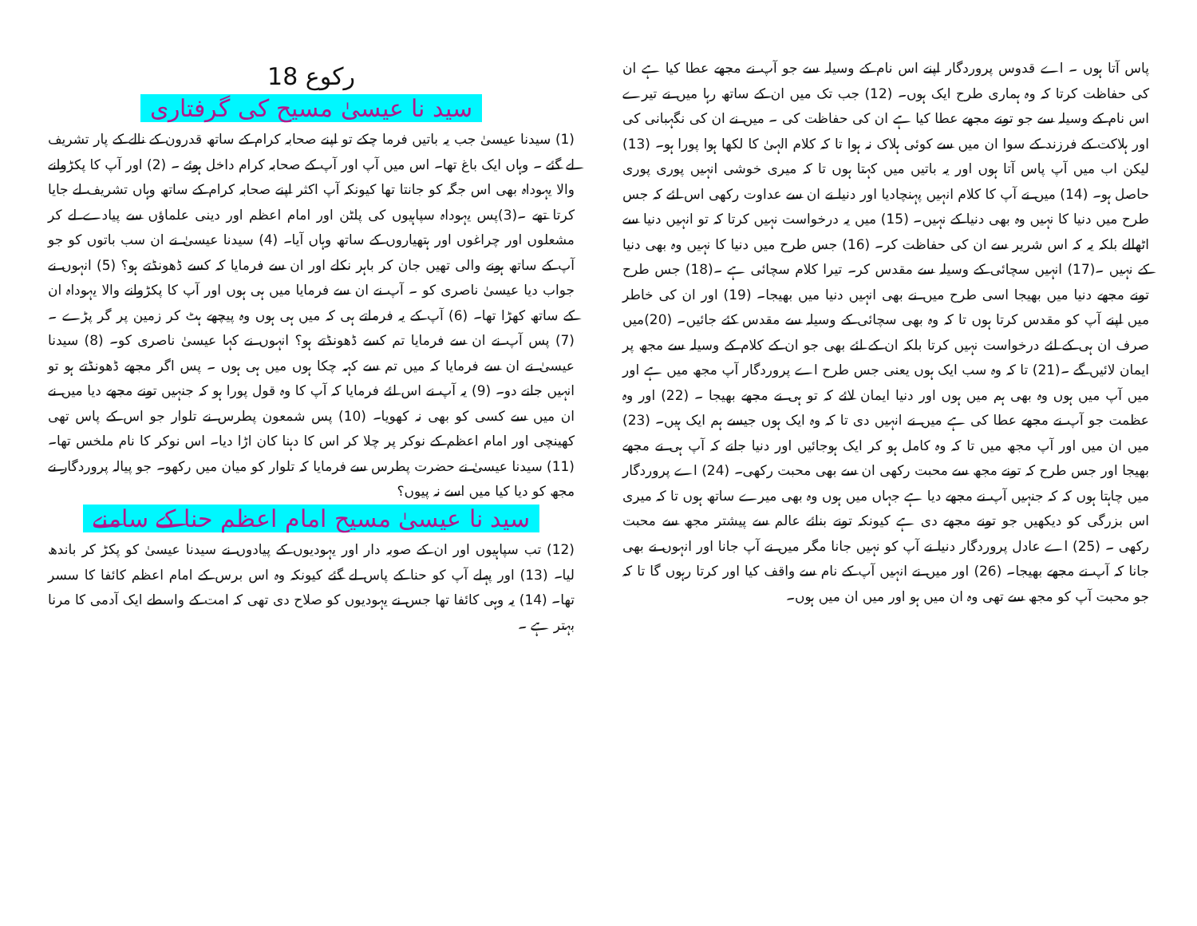پاس آتا ہوں ۔ اے قدوس پروردگار اپنے اس نام کے وسیلہ سے جو آپ نے مجھے عطا کیا ہے ان کی حفاظت کرتا کہ وہ ہماری طرح ایک ہوں۔ (12) جب تک میں ان کے ساتھ رہا میں نے تیرے اس نام کے وسیلہ سے جو تونے مجھے عطا کیا ہے ان کی حفاظت کی ۔ میں نے ان کی نگہبانی کی اور ہلاکت کے فرزند کے سوا ان میں سے کوئی ہلاک نہ ہوا تا کہ کلام الہیٰ کا لکھا ہوا پورا ہو۔ (13) لیکن اب میں آپ پاس آتا ہوں اور یہ باتیں میں کہتا ہوں تا کہ میری خوشی انہیں پوری پوری حاصل ہو۔ (14) میں نے آپ کا کلام انہیں پہنچادیا اور دنیا نے ان سے عداوت رکھی اس لئے کہ جس طرح میں دنیا کا نہیں وہ بھی دنیا کے نہیں۔ (15) میں یہ درخواست نہیں کرتا کہ تو انہیں دنیا سے اٹھالے بلکہ یہ کہ اس شریر سے ان کی حفاظت کر۔ (16) جس طرح میں دنیا کا نہیں وہ بھی دنیا کے نہیں ۔(17) انہیں سچائی کے وسیلہ سے مقدس کر۔ تیرا کلام سچائی ہے ۔(18) جس طرح تونے مجھے دنیا میں بھیجا اسی طرح میں نے بھی انہیں دنیا میں بھیجا۔ (19) اور ان کی خاطر میں اپنے آپ کو مقدس کرتا ہوں تا کہ وہ بھی سچائی کے وسیلہ سے مقدس کئے جائیں۔ (20)میں صرف ان ہی کے لئے درخواست نہیں کرتا بلکہ ان کے لئے بھی جو ان کے کلام کے وسیلہ سے مجھ پر ایمان لائیں گے ۔(21) تا کہ وہ سب ایک ہوں یعنی جس طرح اے پروردگار آپ مجھ میں ہے اور میں آپ میں ہوں وہ بھی ہم میں ہوں اور دنیا ایمان لائے کہ تو ہی نے مجھے بھیجا ۔ (22) اور وہ عظمت جو آپ نے مجھے عطا کی ہے میں نے انہیں دی تا کہ وہ ایک ہوں جیسے ہم ایک ہیں۔ (23) میں ان میں اور آپ مجھ میں تا کہ وہ کامل ہو کر ایک ہوجائیں اور دنیا جانے کہ آپ ہی نے مجھے بھیجا اور جس طرح کہ تونے مجھ سے محبت رکھی ان سے بھی محبت رکھی۔ (24) اے پروردگار میں چاہتا ہوں کہ کہ جنہیں آپ نے مجھے دیا ہے جہاں میں ہوں وہ بھی میرے ساتھ ہوں تا کہ میری اس بزرگی کو دیکھیں جو تونے مجھے دی ہے کیونکہ تونے بنائے عالم سے پیشتر مجھ سے محبت رکھی ۔ (25) اے عادل پروردگار دنیا نے آپ کو نہیں جانا مگر میں نے آپ جانا اور انہوں نے بھی جانا کہ آپ نے مجھے بھیجا۔ (26) اور میں نے انہیں آپ کے نام سے واقف کیا اور کرتا رہوں گا تا کہ جو محبت آپ کو مجھ سے تھی وہ ان میں ہو اور میں ان میں ہوں۔
رکوع 18
سید نا عیسیٰ مسیح کی گرفتاری
(1) سیدنا عیسیٰ جب یہ باتیں فرما چکے تو اپنے صحابہ کرام کے ساتھ قدرون کے نالے کے پار تشریف لے گئے ۔ وہاں ایک باغ تھا۔ اس میں آپ اور آپ کے صحابہ کرام داخل ہوئے ۔ (2) اور آپ کا پکڑوانے والا یہوداہ بھی اس جگہ کو جانتا تھا کیونکہ آپ اکثر اپنے صحابہ کرام کے ساتھ وہاں تشریف لے جایا کرتا تھے ۔(3)پس یہوداہ سپاہیوں کی پلٹن اور امام اعظم اور دینی علماؤں سے پیادے لے کر مشعلوں اور چراغوں اور ہتھیاروں کے ساتھ وہاں آیا۔ (4) سیدنا عیسیٰ نے ان سب باتوں کو جو آپ کے ساتھ ہونے والی تھیں جان کر باہر نکلے اور ان سے فرمایا کہ کسے ڈھونڈتے ہو؟ (5) انہوں نے جواب دیا عیسیٰ ناصری کو ۔ آپ نے ان سے فرمایا میں ہی ہوں اور آپ کا پکڑوانے والا یہوداہ ان کے ساتھ کھڑا تھا۔ (6) آپ کے یہ فرماتے ہی کہ میں ہی ہوں وہ پیچھے ہٹ کر زمین پر گر پڑے ۔ (7) پس آپ نے ان سے فرمایا تم کسے ڈھونڈتے ہو؟ انہوں نے کہا عیسیٰ ناصری کو۔ (8) سیدنا عیسیٰ نے ان سے فرمایا کہ میں تم سے کہہ چکا ہوں میں ہی ہوں ۔ پس اگر مجھے ڈھونڈتے ہو تو انہیں جانے دو۔ (9) یہ آپ نے اس لئے فرمایا کہ آپ کا وہ قول پورا ہو کہ جنہیں تونے مجھے دیا میں نے ان میں سے کسی کو بھی نہ کھویا۔ (10) پس شمعون پطرس نے تلوار جو اس کے پاس تھی کھینچی اور امام اعظم کے نوکر پر چلا کر اس کا دہنا کان اڑا دیا۔ اس نوکر کا نام ملخس تھا۔ (11) سیدنا عیسیٰ نے حضرت پطرس سے فرمایا کہ تلوار کو میان میں رکھو۔ جو پیالہ پروردگار نے مجھ کو دیا کیا میں اسے نہ پیوں؟
سید نا عیسیٰ مسیح امام اعظم حنا کے سامنے
(12) تب سپاہیوں اور ان کے صوبہ دار اور یہودیوں کے پیادوں نے سیدنا عیسیٰ کو پکڑ کر باندھ لیا۔ (13) اور پہلے آپ کو حنا کے پاس لے گئے کیونکہ وہ اس برس کے امام اعظم کائفا کا سسر تھا۔ (14) یہ وہی کائفا تھا جس نے یہودیوں کو صلاح دی تھی کہ امت کے واسطے ایک آدمی کا مرنا بہتر ہے ۔